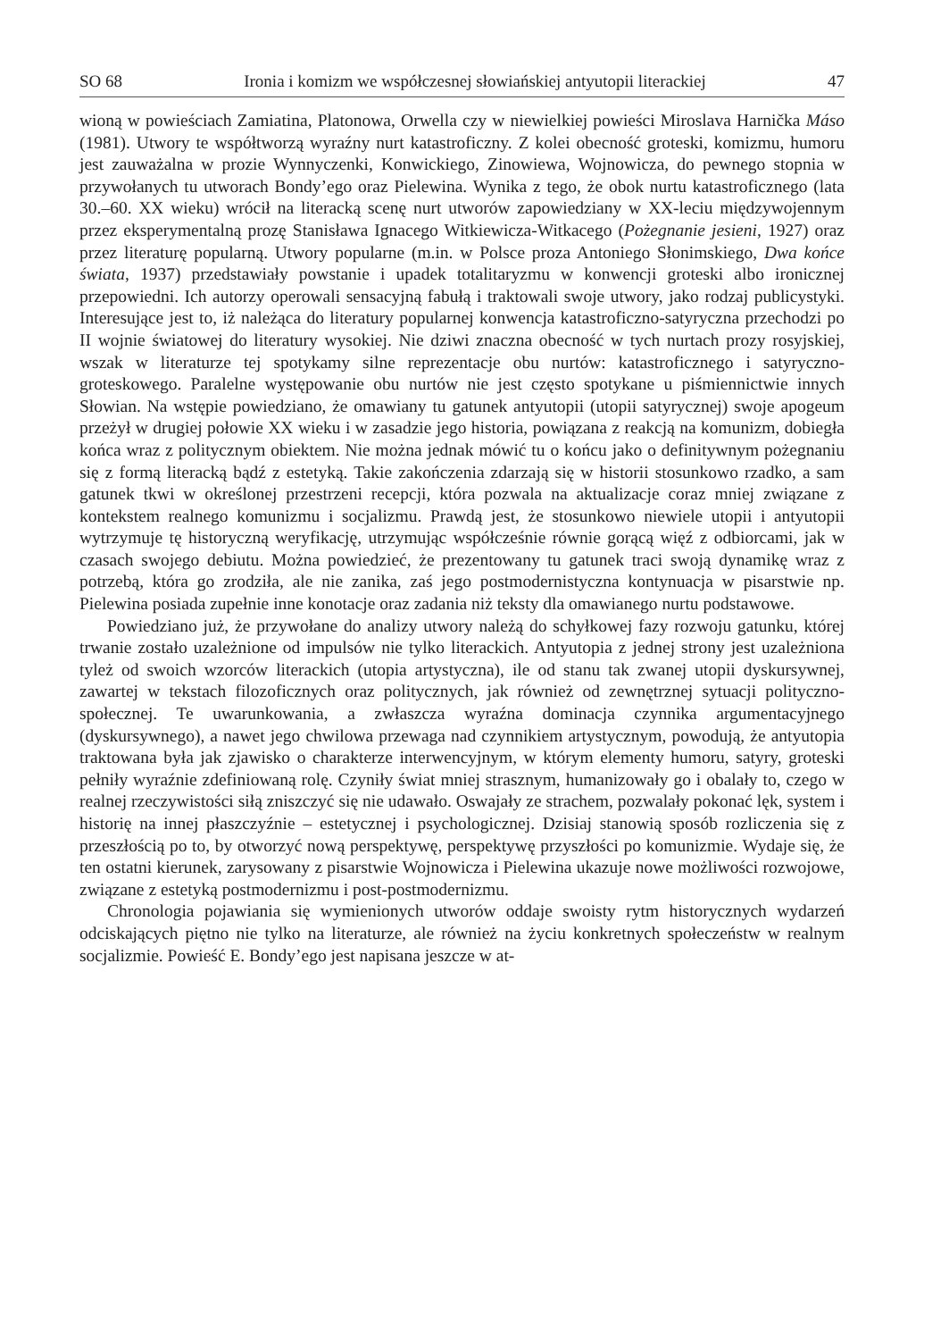SO 68 Ironia i komizm we współczesnej słowiańskiej antyutopii literackiej 47
wioną w powieściach Zamiatina, Platonowa, Orwella czy w niewielkiej powieści Miroslava Harnička Máso (1981). Utwory te współtworzą wyraźny nurt katastroficzny. Z kolei obecność groteski, komizmu, humoru jest zauważalna w prozie Wynnyczenki, Konwickiego, Zinowiewa, Wojnowicza, do pewnego stopnia w przywołanych tu utworach Bondy’ego oraz Pielewina. Wynika z tego, że obok nurtu katastroficznego (lata 30.–60. XX wieku) wrócił na literacką scenę nurt utworów zapowiedziany w XX-leciu międzywojennym przez eksperymentalną prozę Stanisława Ignacego Witkiewicza-Witkacego (Pożegnanie jesieni, 1927) oraz przez literaturę popularną. Utwory popularne (m.in. w Polsce proza Antoniego Słonimskiego, Dwa końce świata, 1937) przedstawiały powstanie i upadek totalitaryzmu w konwencji groteski albo ironicznej przepowiedni. Ich autorzy operowali sensacyjną fabułą i traktowali swoje utwory, jako rodzaj publicystyki. Interesujące jest to, iż należąca do literatury popularnej konwencja katastroficzno-satyryczna przechodzi po II wojnie światowej do literatury wysokiej. Nie dziwi znaczna obecność w tych nurtach prozy rosyjskiej, wszak w literaturze tej spotykamy silne reprezentacje obu nurtów: katastroficznego i satyryczno-groteskowego. Paralelne występowanie obu nurtów nie jest często spotykane u piśmiennictwie innych Słowian. Na wstępie powiedziano, że omawiany tu gatunek antyutopii (utopii satyrycznej) swoje apogeum przeżył w drugiej połowie XX wieku i w zasadzie jego historia, powiązana z reakcją na komunizm, dobiegła końca wraz z politycznym obiektem. Nie można jednak mówić tu o końcu jako o definitywnym pożegnaniu się z formą literacką bądź z estetyką. Takie zakończenia zdarzają się w historii stosunkowo rzadko, a sam gatunek tkwi w określonej przestrzeni recepcji, która pozwala na aktualizacje coraz mniej związane z kontekstem realnego komunizmu i socjalizmu. Prawdą jest, że stosunkowo niewiele utopii i antyutopii wytrzymuje tę historyczną weryfikację, utrzymując współcześnie równie gorącą więź z odbiorcami, jak w czasach swojego debiutu. Można powiedzieć, że prezentowany tu gatunek traci swoją dynamikę wraz z potrzebą, która go zrodziła, ale nie zanika, zaś jego postmodernistyczna kontynuacja w pisarstwie np. Pielewina posiada zupełnie inne konotacje oraz zadania niż teksty dla omawianego nurtu podstawowe.
Powiedziano już, że przywołane do analizy utwory należą do schyłkowej fazy rozwoju gatunku, której trwanie zostało uzależnione od impulsów nie tylko literackich. Antyutopia z jednej strony jest uzależniona tyleż od swoich wzorców literackich (utopia artystyczna), ile od stanu tak zwanej utopii dyskursywnej, zawartej w tekstach filozoficznych oraz politycznych, jak również od zewnętrznej sytuacji polityczno-społecznej. Te uwarunkowania, a zwłaszcza wyraźna dominacja czynnika argumentacyjnego (dyskursywnego), a nawet jego chwilowa przewaga nad czynnikiem artystycznym, powodują, że antyutopia traktowana była jak zjawisko o charakterze interwencyjnym, w którym elementy humoru, satyry, groteski pełniły wyraźnie zdefiniowaną rolę. Czyniły świat mniej strasznym, humanizowały go i obalały to, czego w realnej rzeczywistości siłą zniszczyć się nie udawało. Oswajały ze strachem, pozwalały pokonać lęk, system i historię na innej płaszczyźnie – estetycznej i psychologicznej. Dzisiaj stanowią sposób rozliczenia się z przeszłością po to, by otworzyć nową perspektywę, perspektywę przyszłości po komunizmie. Wydaje się, że ten ostatni kierunek, zarysowany z pisarstwie Wojnowicza i Pielewina ukazuje nowe możliwości rozwojowe, związane z estetyką postmodernizmu i post-postmodernizmu.
Chronologia pojawiania się wymienionych utworów oddaje swoisty rytm historycznych wydarzeń odciskających piętno nie tylko na literaturze, ale również na życiu konkretnych społeczeństw w realnym socjalizmie. Powieść E. Bondy’ego jest napisana jeszcze w at-